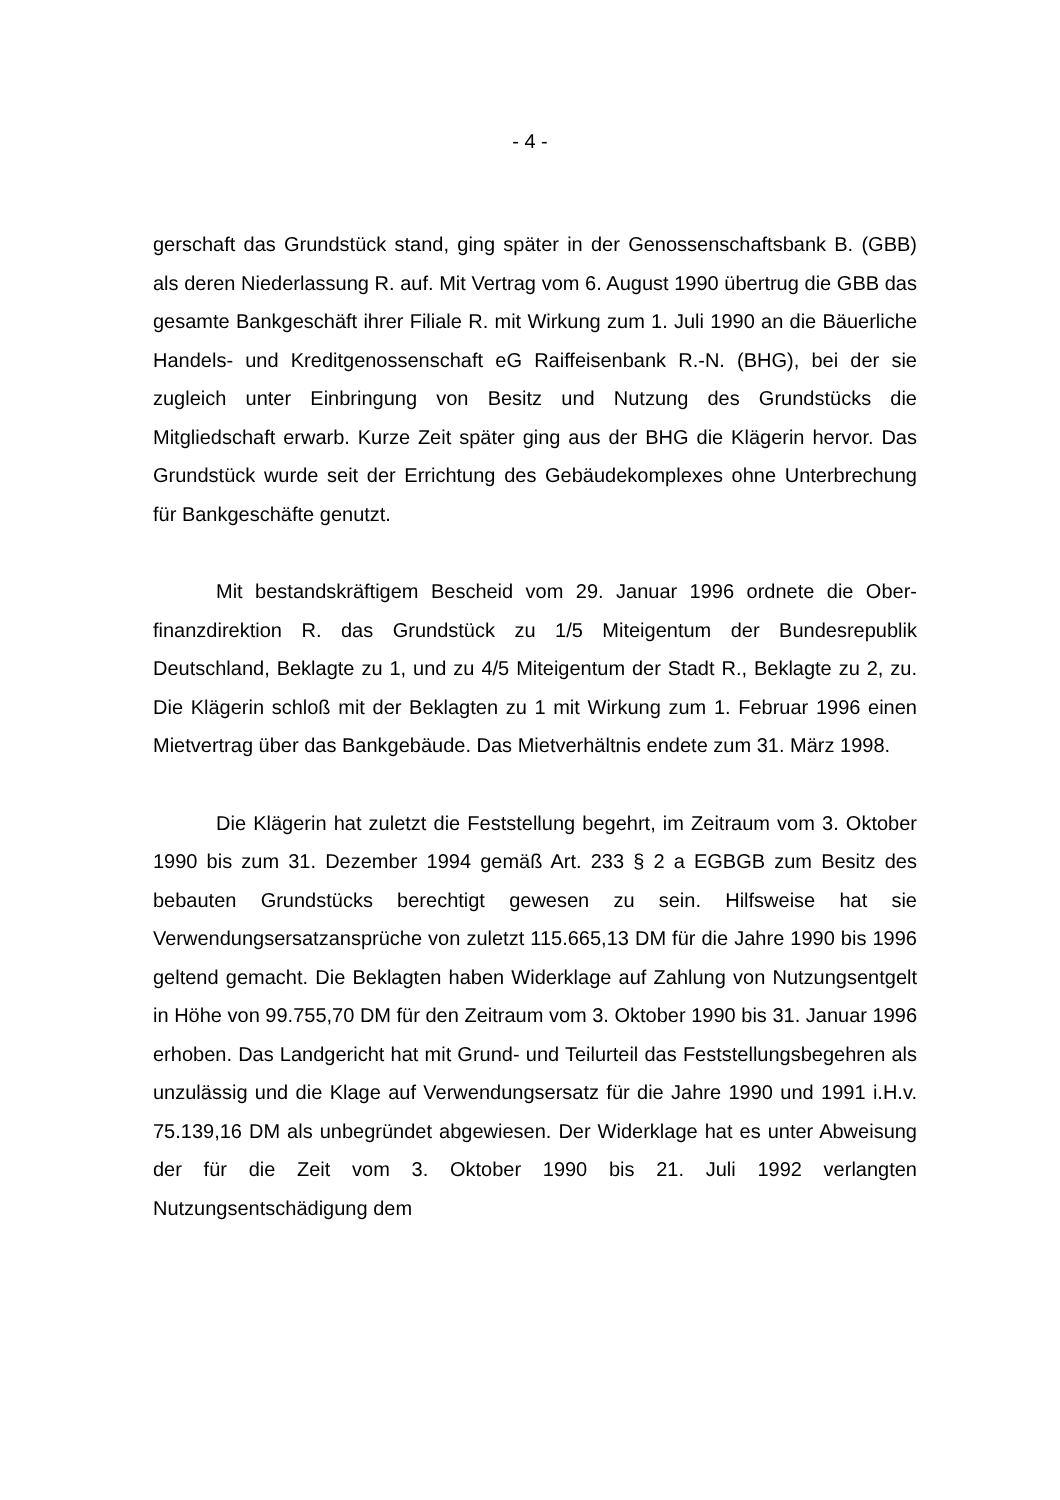- 4 -
gerschaft das Grundstück stand, ging später in der Genossenschaftsbank B. (GBB) als deren Niederlassung R. auf. Mit Vertrag vom 6. August 1990 über­trug die GBB das gesamte Bankgeschäft ihrer Filiale R. mit Wirkung zum 1. Juli 1990 an die Bäuerliche Handels- und Kreditgenossenschaft eG Raiffeisenbank R.-N. (BHG), bei der sie zugleich unter Einbringung von Besitz und Nutzung des Grundstücks die Mitgliedschaft erwarb. Kurze Zeit später ging aus der BHG die Klägerin hervor. Das Grundstück wurde seit der Errichtung des Ge­bäudekomplexes ohne Unterbrechung für Bankgeschäfte genutzt.
Mit bestandskräftigem Bescheid vom 29. Januar 1996 ordnete die Ober­finanzdirektion R. das Grundstück zu 1/5 Miteigentum der Bundesrepublik Deutschland, Beklagte zu 1, und zu 4/5 Miteigentum der Stadt R., Beklagte zu 2, zu. Die Klägerin schloß mit der Beklagten zu 1 mit Wirkung zum 1. Fe­bruar 1996 einen Mietvertrag über das Bankgebäude. Das Mietverhältnis en­dete zum 31. März 1998.
Die Klägerin hat zuletzt die Feststellung begehrt, im Zeitraum vom 3. Oktober 1990 bis zum 31. Dezember 1994 gemäß Art. 233 § 2 a EGBGB zum Besitz des bebauten Grundstücks berechtigt gewesen zu sein. Hilfsweise hat sie Verwendungsersatzansprüche von zuletzt 115.665,13 DM für die Jahre 1990 bis 1996 geltend gemacht. Die Beklagten haben Widerklage auf Zahlung von Nutzungsentgelt in Höhe von 99.755,70 DM für den Zeitraum vom 3. Okto­ber 1990 bis 31. Januar 1996 erhoben. Das Landgericht hat mit Grund- und Teilurteil das Feststellungsbegehren als unzulässig und die Klage auf Verwen­dungsersatz für die Jahre 1990 und 1991 i.H.v. 75.139,16 DM als unbegründet abgewiesen. Der Widerklage hat es unter Abweisung der für die Zeit vom 3. Oktober 1990 bis 21. Juli 1992 verlangten Nutzungsentschädigung dem